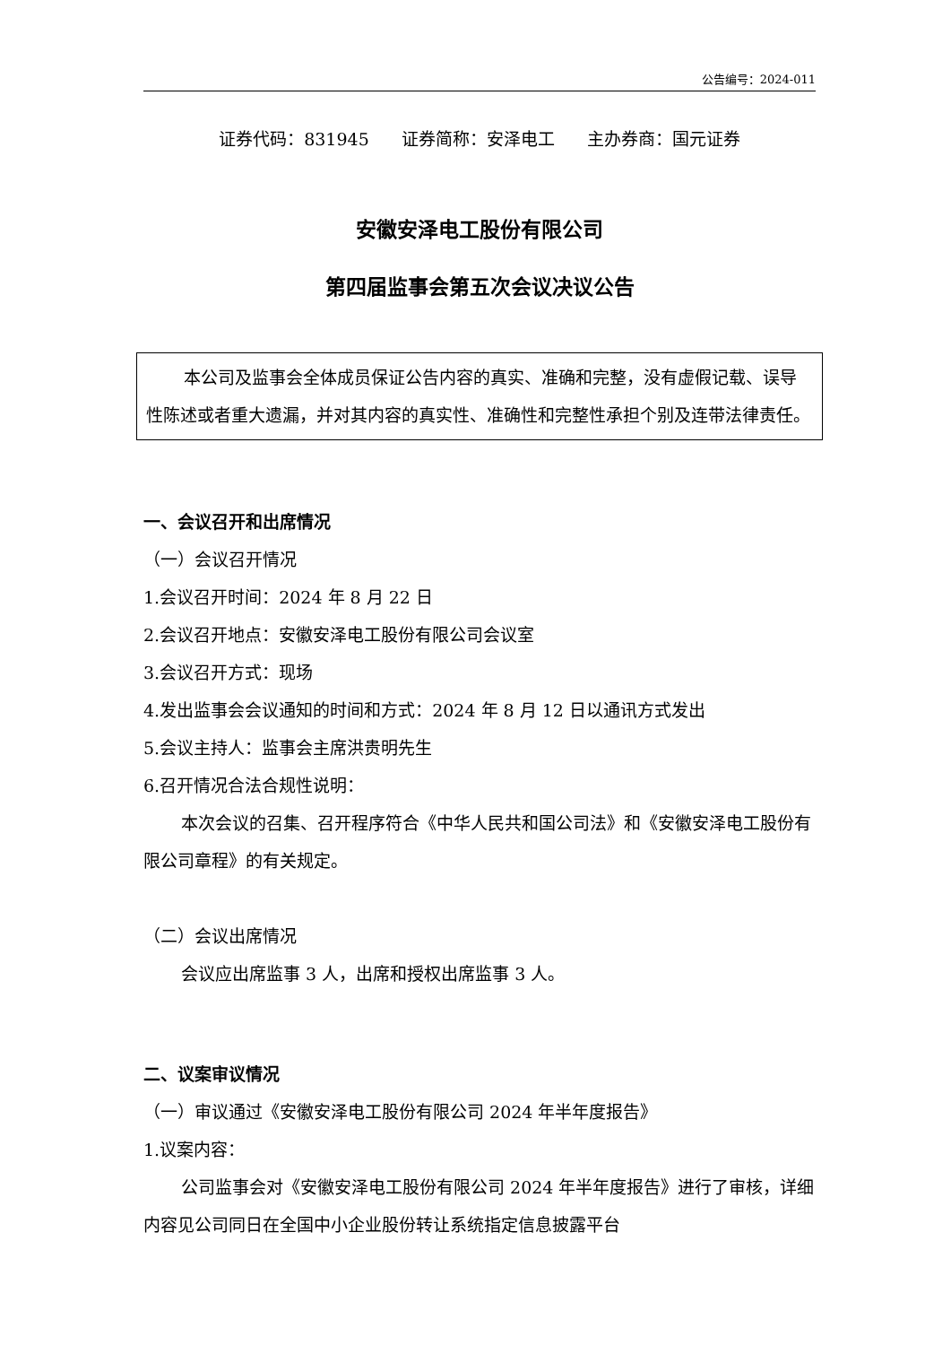公告编号：2024-011
证券代码：831945 证券简称：安泽电工 主办券商：国元证券
安徽安泽电工股份有限公司
第四届监事会第五次会议决议公告
本公司及监事会全体成员保证公告内容的真实、准确和完整，没有虚假记载、误导性陈述或者重大遗漏，并对其内容的真实性、准确性和完整性承担个别及连带法律责任。
一、会议召开和出席情况
（一）会议召开情况
1.会议召开时间：2024 年 8 月 22 日
2.会议召开地点：安徽安泽电工股份有限公司会议室
3.会议召开方式：现场
4.发出监事会会议通知的时间和方式：2024 年 8 月 12 日以通讯方式发出
5.会议主持人：监事会主席洪贵明先生
6.召开情况合法合规性说明：
本次会议的召集、召开程序符合《中华人民共和国公司法》和《安徽安泽电工股份有限公司章程》的有关规定。
（二）会议出席情况
会议应出席监事 3 人，出席和授权出席监事 3 人。
二、议案审议情况
（一）审议通过《安徽安泽电工股份有限公司 2024 年半年度报告》
1.议案内容：
公司监事会对《安徽安泽电工股份有限公司 2024 年半年度报告》进行了审核，详细内容见公司同日在全国中小企业股份转让系统指定信息披露平台